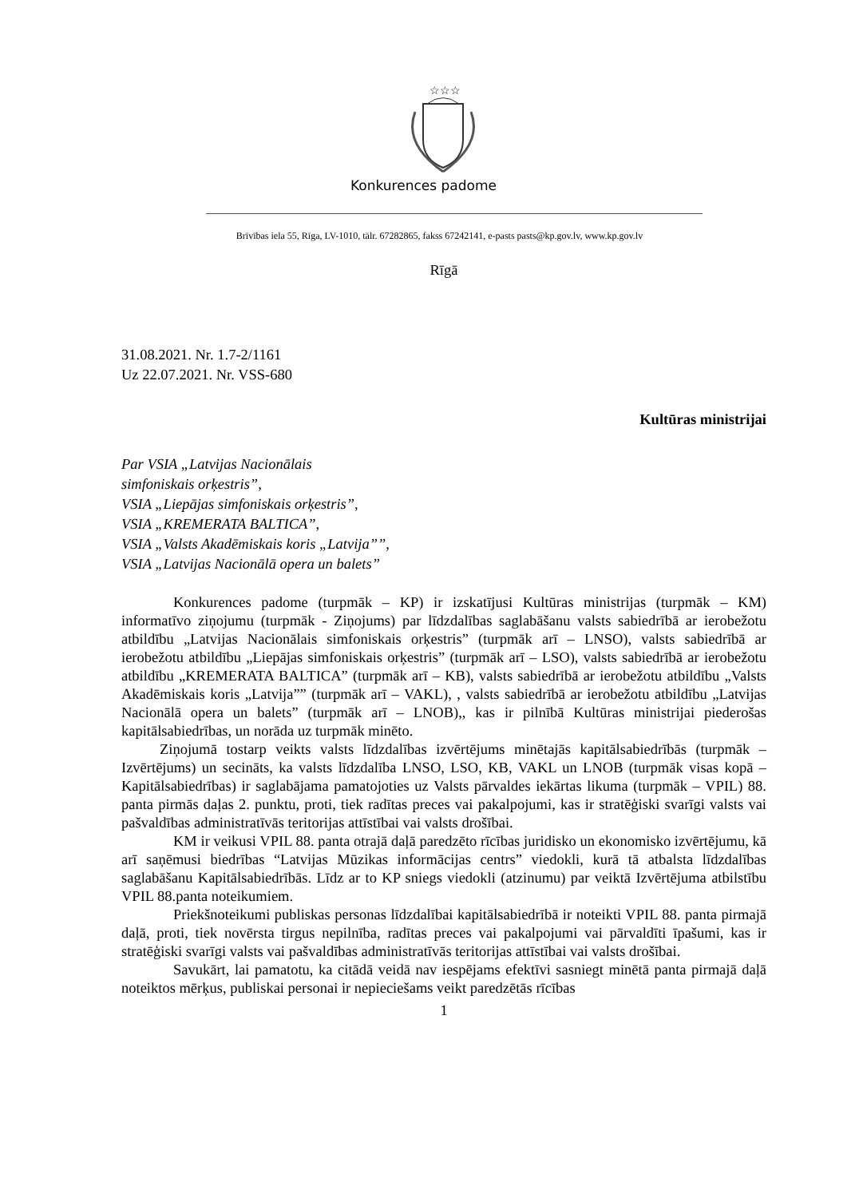☆☆☆
Konkurences padome
Brīvības iela 55, Rīga, LV-1010, tālr. 67282865, fakss 67242141, e-pasts pasts@kp.gov.lv, www.kp.gov.lv
Rīgā
31.08.2021. Nr. 1.7-2/1161
Uz 22.07.2021. Nr. VSS-680
Kultūras ministrijai
Par VSIA „Latvijas Nacionālais
simfoniskais orķestris”,
VSIA „Liepājas simfoniskais orķestris”,
VSIA „KREMERATA BALTICA”,
VSIA „Valsts Akadēmiskais koris „Latvija””,
VSIA „Latvijas Nacionālā opera un balets”
Konkurences padome (turpmāk – KP) ir izskatījusi Kultūras ministrijas (turpmāk – KM) informatīvo ziņojumu (turpmāk - Ziņojums) par līdzdalības saglabāšanu valsts sabiedrībā ar ierobežotu atbildību „Latvijas Nacionālais simfoniskais orķestris” (turpmāk arī – LNSO), valsts sabiedrībā ar ierobežotu atbildību „Liepājas simfoniskais orķestris” (turpmāk arī – LSO), valsts sabiedrībā ar ierobežotu atbildību „KREMERATA BALTICA” (turpmāk arī – KB), valsts sabiedrībā ar ierobežotu atbildību „Valsts Akadēmiskais koris „Latvija”” (turpmāk arī – VAKL), , valsts sabiedrībā ar ierobežotu atbildību „Latvijas Nacionālā opera un balets” (turpmāk arī – LNOB),, kas ir pilnībā Kultūras ministrijai piederošas kapitālsabiedrības, un norāda uz turpmāk minēto.
Ziņojumā tostarp veikts valsts līdzdalības izvērtējums minētajās kapitālsabiedrībās (turpmāk – Izvērtējums) un secināts, ka valsts līdzdalība LNSO, LSO, KB, VAKL un LNOB (turpmāk visas kopā – Kapitālsabiedrības) ir saglabājama pamatojoties uz Valsts pārvaldes iekārtas likuma (turpmāk – VPIL) 88. panta pirmās daļas 2. punktu, proti, tiek radītas preces vai pakalpojumi, kas ir stratēģiski svarīgi valsts vai pašvaldības administratīvās teritorijas attīstībai vai valsts drošībai.
KM ir veikusi VPIL 88. panta otrajā daļā paredzēto rīcības juridisko un ekonomisko izvērtējumu, kā arī saņēmusi biedrības “Latvijas Mūzikas informācijas centrs” viedokli, kurā tā atbalsta līdzdalības saglabāšanu Kapitālsabiedrībās. Līdz ar to KP sniegs viedokli (atzinumu) par veiktā Izvērtējuma atbilstību VPIL 88.panta noteikumiem.
Priekšnoteikumi publiskas personas līdzdalībai kapitālsabiedrībā ir noteikti VPIL 88. panta pirmajā daļā, proti, tiek novērsta tirgus nepilnība, radītas preces vai pakalpojumi vai pārvaldīti īpašumi, kas ir stratēģiski svarīgi valsts vai pašvaldības administratīvās teritorijas attīstībai vai valsts drošībai.
Savukārt, lai pamatotu, ka citādā veidā nav iespējams efektīvi sasniegt minētā panta pirmajā daļā noteiktos mērķus, publiskai personai ir nepieciešams veikt paredzētās rīcības
1